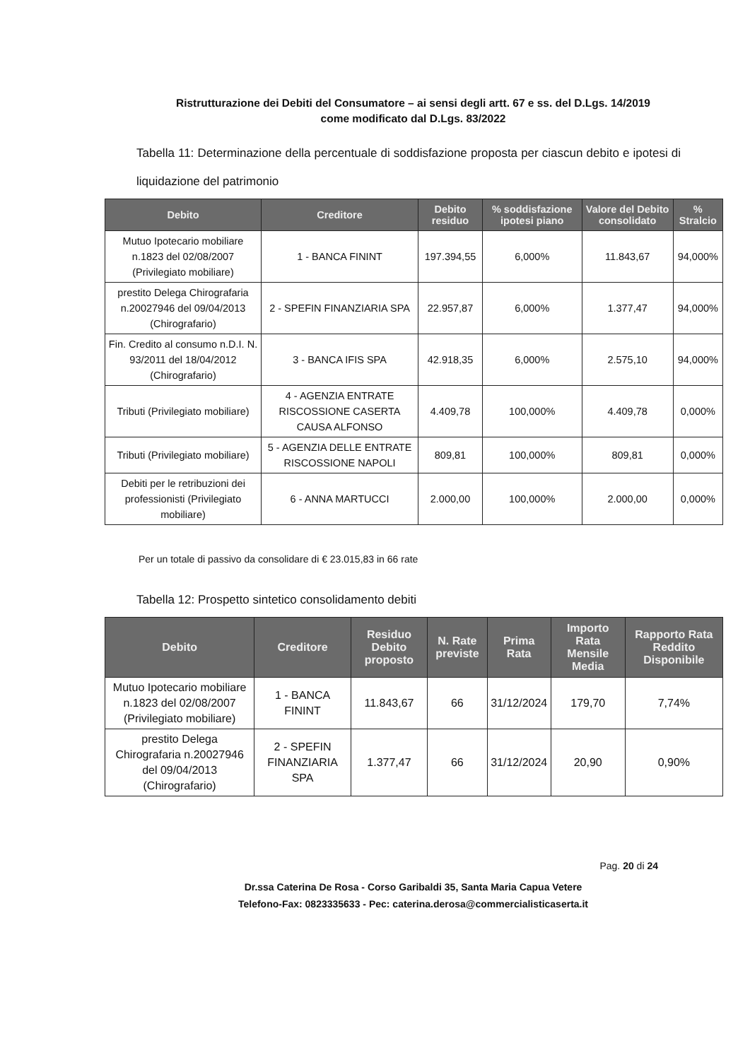Ristrutturazione dei Debiti del Consumatore – ai sensi degli artt. 67 e ss. del D.Lgs. 14/2019
come modificato dal D.Lgs. 83/2022
Tabella 11: Determinazione della percentuale di soddisfazione proposta per ciascun debito e ipotesi di liquidazione del patrimonio
| Debito | Creditore | Debito residuo | % soddisfazione ipotesi piano | Valore del Debito consolidato | % Stralcio |
| --- | --- | --- | --- | --- | --- |
| Mutuo Ipotecario mobiliare n.1823 del 02/08/2007 (Privilegiato mobiliare) | 1 - BANCA FININT | 197.394,55 | 6,000% | 11.843,67 | 94,000% |
| prestito Delega Chirografaria n.20027946 del 09/04/2013 (Chirografario) | 2 - SPEFIN FINANZIARIA SPA | 22.957,87 | 6,000% | 1.377,47 | 94,000% |
| Fin. Credito al consumo n.D.I. N. 93/2011 del 18/04/2012 (Chirografario) | 3 - BANCA IFIS SPA | 42.918,35 | 6,000% | 2.575,10 | 94,000% |
| Tributi (Privilegiato mobiliare) | 4 - AGENZIA ENTRATE RISCOSSIONE CASERTA CAUSA ALFONSO | 4.409,78 | 100,000% | 4.409,78 | 0,000% |
| Tributi (Privilegiato mobiliare) | 5 - AGENZIA DELLE ENTRATE RISCOSSIONE NAPOLI | 809,81 | 100,000% | 809,81 | 0,000% |
| Debiti per le retribuzioni dei professionisti (Privilegiato mobiliare) | 6 - ANNA MARTUCCI | 2.000,00 | 100,000% | 2.000,00 | 0,000% |
Per un totale di passivo da consolidare di € 23.015,83 in 66 rate
Tabella 12: Prospetto sintetico consolidamento debiti
| Debito | Creditore | Residuo Debito proposto | N. Rate previste | Prima Rata | Importo Rata Mensile Media | Rapporto Rata Reddito Disponibile |
| --- | --- | --- | --- | --- | --- | --- |
| Mutuo Ipotecario mobiliare n.1823 del 02/08/2007 (Privilegiato mobiliare) | 1 - BANCA FININT | 11.843,67 | 66 | 31/12/2024 | 179,70 | 7,74% |
| prestito Delega Chirografaria n.20027946 del 09/04/2013 (Chirografario) | 2 - SPEFIN FINANZIARIA SPA | 1.377,47 | 66 | 31/12/2024 | 20,90 | 0,90% |
Pag. 20 di 24
Dr.ssa Caterina De Rosa - Corso Garibaldi 35, Santa Maria Capua Vetere
Telefono-Fax: 0823335633 - Pec: caterina.derosa@commercialisticaserta.it